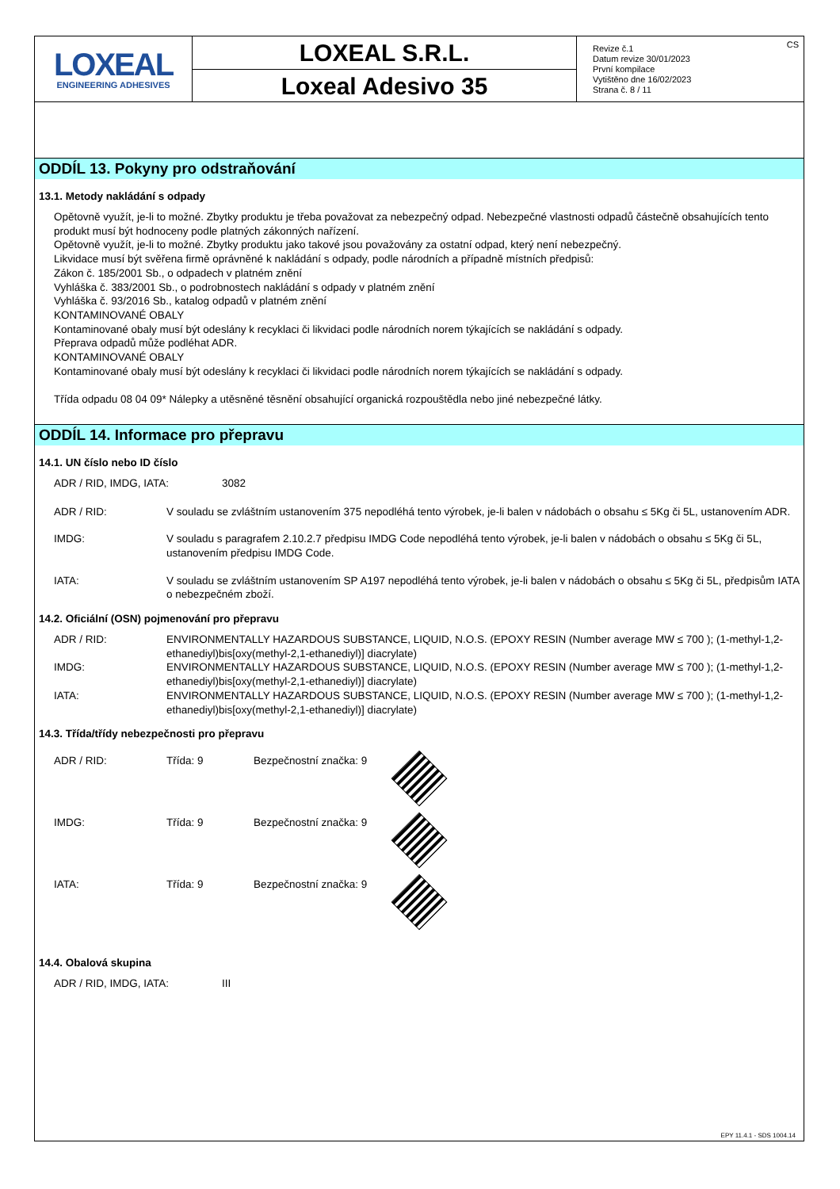LOXEAL
ENGINEERING ADHESIVES
LOXEAL S.R.L.
Loxeal Adesivo 35
CS Revize č.1
Datum revize 30/01/2023
První kompilace
Vytištěno dne 16/02/2023
Strana č. 8 / 11
ODDÍL 13. Pokyny pro odstraňování
13.1. Metody nakládání s odpady
Opětovně využít, je-li to možné. Zbytky produktu je třeba považovat za nebezpečný odpad. Nebezpečné vlastnosti odpadů částečně obsahujících tento produkt musí být hodnoceny podle platných zákonných nařízení.
Opětovně využít, je-li to možné. Zbytky produktu jako takové jsou považovány za ostatní odpad, který není nebezpečný.
Likvidace musí být svěřena firmě oprávněné k nakládání s odpady, podle národních a případně místních předpisů:
Zákon č. 185/2001 Sb., o odpadech v platném znění
Vyhláška č. 383/2001 Sb., o podrobnostech nakládání s odpady v platném znění
Vyhláška č. 93/2016 Sb., katalog odpadů v platném znění
KONTAMINOVANÉ OBALY
Kontaminované obaly musí být odeslány k recyklaci či likvidaci podle národních norem týkajících se nakládání s odpady.
Přeprava odpadů může podléhat ADR.
KONTAMINOVANÉ OBALY
Kontaminované obaly musí být odeslány k recyklaci či likvidaci podle národních norem týkajících se nakládání s odpady.
Třída odpadu 08 04 09* Nálepky a utěsněné těsnění obsahující organická rozpouštědla nebo jiné nebezpečné látky.
ODDÍL 14. Informace pro přepravu
14.1. UN číslo nebo ID číslo
| ADR / RID, IMDG, IATA: | 3082 |
| ADR / RID: | V souladu se zvláštním ustanovením 375 nepodléhá tento výrobek, je-li balen v nádobách o obsahu ≤ 5Kg či 5L, ustanovením ADR. |
| IMDG: | V souladu s paragrafem 2.10.2.7 předpisu IMDG Code nepodléhá tento výrobek, je-li balen v nádobách o obsahu ≤ 5Kg či 5L, ustanovením předpisu IMDG Code. |
| IATA: | V souladu se zvláštním ustanovením SP A197 nepodléhá tento výrobek, je-li balen v nádobách o obsahu ≤ 5Kg či 5L, předpisům IATA o nebezpečném zboží. |
14.2. Oficiální (OSN) pojmenování pro přepravu
| ADR / RID: | ENVIRONMENTALLY HAZARDOUS SUBSTANCE, LIQUID, N.O.S. (EPOXY RESIN (Number average MW ≤ 700 ); (1-methyl-1,2-ethanediyl)bis[oxy(methyl-2,1-ethanediyl)] diacrylate) |
| IMDG: | ENVIRONMENTALLY HAZARDOUS SUBSTANCE, LIQUID, N.O.S. (EPOXY RESIN (Number average MW ≤ 700 ); (1-methyl-1,2-ethanediyl)bis[oxy(methyl-2,1-ethanediyl)] diacrylate) |
| IATA: | ENVIRONMENTALLY HAZARDOUS SUBSTANCE, LIQUID, N.O.S. (EPOXY RESIN (Number average MW ≤ 700 ); (1-methyl-1,2-ethanediyl)bis[oxy(methyl-2,1-ethanediyl)] diacrylate) |
14.3. Třída/třídy nebezpečnosti pro přepravu
| ADR / RID: | Třída: 9 | Bezpečnostní značka: 9 | |
| IMDG: | Třída: 9 | Bezpečnostní značka: 9 | |
| IATA: | Třída: 9 | Bezpečnostní značka: 9 | |
14.4. Obalová skupina
| ADR / RID, IMDG, IATA: | III |
EPY 11.4.1 - SDS 1004.14